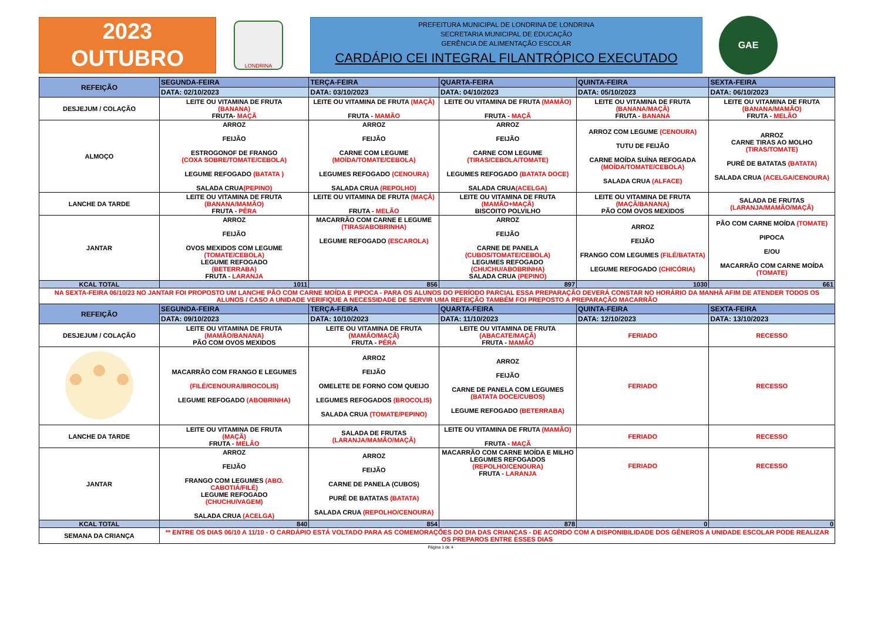2023
OUTUBRO
LONDRINA
PREFEITURA MUNICIPAL DE LONDRINA DE LONDRINA
SECRETARIA MUNICIPAL DE EDUCAÇÃO
GERÊNCIA DE ALIMENTAÇÃO ESCOLAR
CARDÁPIO CEI INTEGRAL FILANTRÓPICO EXECUTADO
GAE
| REFEIÇÃO | SEGUNDA-FEIRA | TERÇA-FEIRA | QUARTA-FEIRA | QUINTA-FEIRA | SEXTA-FEIRA |
| --- | --- | --- | --- | --- | --- |
| | DATA: 02/10/2023 | DATA: 03/10/2023 | DATA: 04/10/2023 | DATA: 05/10/2023 | DATA: 06/10/2023 |
| DESJEJUM / COLAÇÃO | LEITE OU VITAMINA DE FRUTA (BANANA) FRUTA- MAÇÃ | LEITE OU VITAMINA DE FRUTA (MAÇÃ) FRUTA - MAMÃO | LEITE OU VITAMINA DE FRUTA (MAMÃO) FRUTA - MAÇÃ | LEITE OU VITAMINA DE FRUTA (BANANA/MAÇÃ) FRUTA - BANANA | LEITE OU VITAMINA DE FRUTA (BANANA/MAMÃO) FRUTA - MELÃO |
| ALMOÇO | ARROZ FEIJÃO ESTROGONOF DE FRANGO (COXA SOBRE/TOMATE/CEBOLA) LEGUME REFOGADO (BATATA ) SALADA CRUA (PEPINO) | ARROZ FEIJÃO CARNE COM LEGUME (MOÍDA/TOMATE/CEBOLA) LEGUMES REFOGADO (CENOURA) SALADA CRUA (REPOLHO) | ARROZ FEIJÃO CARNE COM LEGUME (TIRAS/CEBOLA/TOMATE) LEGUMES REFOGADO (BATATA DOCE) SALADA CRUA (ACELGA) | ARROZ COM LEGUME (CENOURA) TUTU DE FEIJÃO CARNE MOÍDA SUÍNA REFOGADA (MOÍDA/TOMATE/CEBOLA) SALADA CRUA (ALFACE) | ARROZ CARNE TIRAS AO MOLHO (TIRAS/TOMATE) PURÊ DE BATATAS (BATATA) SALADA CRUA (ACELGA/CENOURA) |
| LANCHE DA TARDE | LEITE OU VITAMINA DE FRUTA (BANANA/MAMÃO) FRUTA - PÊRA | LEITE OU VITAMINA DE FRUTA (MAÇÃ) FRUTA - MELÃO | LEITE OU VITAMINA DE FRUTA (MAMÃO+MAÇÃ) BISCOITO POLVILHO | LEITE OU VITAMINA DE FRUTA (MAÇÃ/BANANA) PÃO COM OVOS MEXIDOS | SALADA DE FRUTAS (LARANJA/MAMÃO/MAÇÃ) |
| JANTAR | ARROZ FEIJÃO OVOS MEXIDOS COM LEGUME (TOMATE/CEBOLA) LEGUME REFOGADO (BETERRABA) FRUTA - LARANJA | MACARRÃO COM CARNE E LEGUME (TIRAS/ABOBRINHA) LEGUME REFOGADO (ESCAROLA) | ARROZ FEIJÃO CARNE DE PANELA (CUBOS/TOMATE/CEBOLA) LEGUMES REFOGADO (CHUCHU/ABOBRINHA) SALADA CRUA (PEPINO) | ARROZ FEIJÃO FRANGO COM LEGUMES (FILÉ/BATATA) LEGUME REFOGADO (CHICÓRIA) | PÃO COM CARNE MOÍDA (TOMATE) PIPOCA E/OU MACARRÃO COM CARNE MOÍDA (TOMATE) |
| KCAL TOTAL | 1011 | 856 | 897 | 1030 | 661 |
| NA SEXTA-FEIRA 06/10/23 NO JANTAR FOI PROPOSTO UM LANCHE PÃO COM CARNE MOÍDA E PIPOCA - PARA OS ALUNOS DO PERÍODO PARCIAL ESSA PREPARAÇÃO DEVERÁ CONSTAR NO HORÁRIO DA MANHÃ AFIM DE ATENDER TODOS OS ALUNOS / CASO A UNIDADE VERIFIQUE A NECESSIDADE DE SERVIR UMA REFEIÇÃO TAMBÉM FOI PREPOSTO A PREPARAÇÃO MACARRÃO | | | | | |
| REFEIÇÃO | SEGUNDA-FEIRA | TERÇA-FEIRA | QUARTA-FEIRA | QUINTA-FEIRA | SEXTA-FEIRA |
| | DATA: 09/10/2023 | DATA: 10/10/2023 | DATA: 11/10/2023 | DATA: 12/10/2023 | DATA: 13/10/2023 |
| DESJEJUM / COLAÇÃO | LEITE OU VITAMINA DE FRUTA (MAMÃO/BANANA) PÃO COM OVOS MEXIDOS | LEITE OU VITAMINA DE FRUTA (MAMÃO/MAÇÃ) FRUTA - PÊRA | LEITE OU VITAMINA DE FRUTA (ABACATE/MAÇÃ) FRUTA - MAMÃO | FERIADO | RECESSO |
| | MACARRÃO COM FRANGO E LEGUMES (FILÉ/CENOURA/BROCOLIS) LEGUME REFOGADO (ABOBRINHA) | ARROZ FEIJÃO OMELETE DE FORNO COM QUEIJO LEGUMES REFOGADOS (BROCOLIS) SALADA CRUA (TOMATE/PEPINO) | ARROZ FEIJÃO CARNE DE PANELA COM LEGUMES (BATATA DOCE/CUBOS) LEGUME REFOGADO (BETERRABA) | FERIADO | RECESSO |
| LANCHE DA TARDE | LEITE OU VITAMINA DE FRUTA (MAÇÃ) FRUTA - MELÃO | SALADA DE FRUTAS (LARANJA/MAMÃO/MAÇÃ) | LEITE OU VITAMINA DE FRUTA (MAMÃO) FRUTA - MAÇÃ | FERIADO | RECESSO |
| JANTAR | ARROZ FEIJÃO FRANGO COM LEGUMES (ABO. CABOTIÁ/FILÉ) LEGUME REFOGADO (CHUCHU/VAGEM) SALADA CRUA (ACELGA) | ARROZ FEIJÃO CARNE DE PANELA (CUBOS) PURÊ DE BATATAS (BATATA) SALADA CRUA (REPOLHO/CENOURA) | MACARRÃO COM CARNE MOÍDA E MILHO LEGUMES REFOGADOS (REPOLHO/CENOURA) FRUTA - LARANJA | FERIADO | RECESSO |
| KCAL TOTAL | 840 | 854 | 878 | 0 | 0 |
| SEMANA DA CRIANÇA | ** ENTRE OS DIAS 06/10 A 11/10 - O CARDÁPIO ESTÁ VOLTADO PARA AS COMEMORAÇÕES DO DIA DAS CRIANÇAS - DE ACORDO COM A DISPONIBILIDADE DOS GÊNEROS A UNIDADE ESCOLAR PODE REALIZAR OS PREPAROS ENTRE ESSES DIAS | | | | |
Página 1 de 4